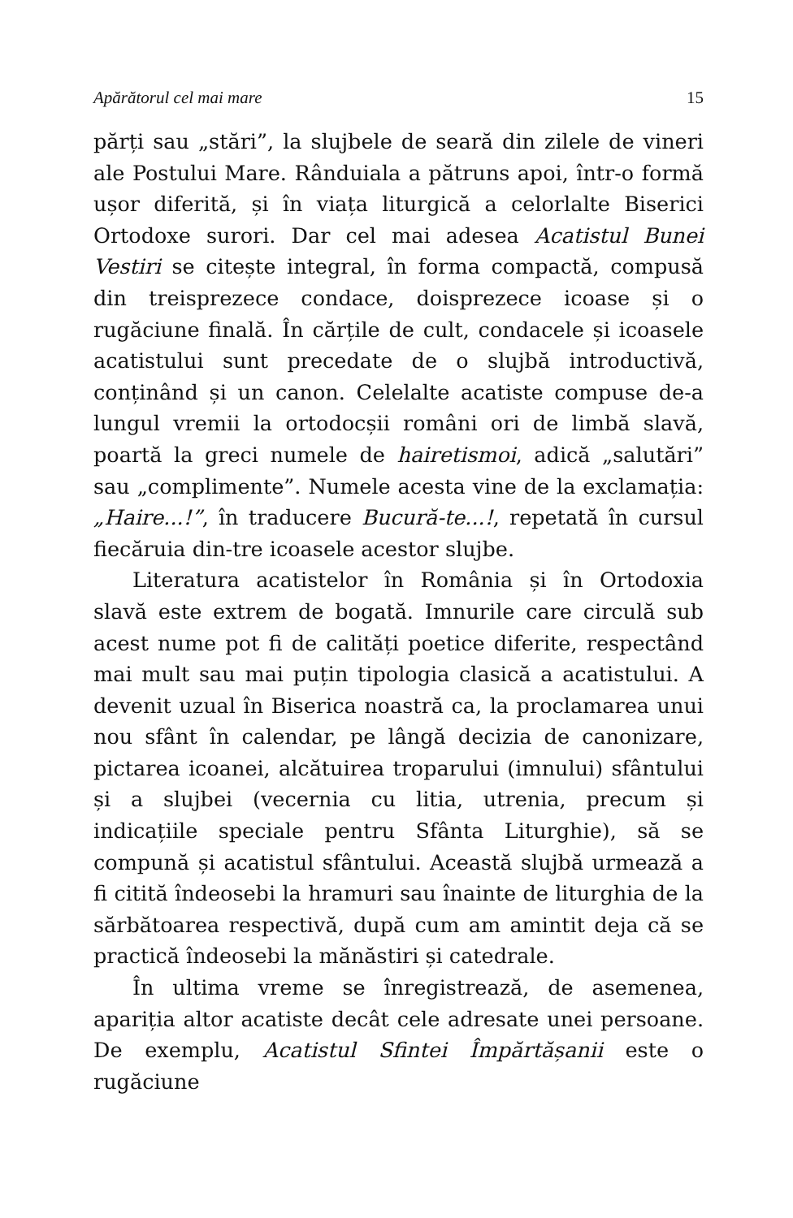Apărătorul cel mai mare 15
părți sau „stări”, la slujbele de seară din zilele de vineri ale Postului Mare. Rânduiala a pătruns apoi, într-o formă ușor diferită, și în viața liturgică a celorlalte Biserici Ortodoxe surori. Dar cel mai adesea Acatistul Bunei Vestiri se citește integral, în forma compactă, compusă din treisprezece condace, doisprezece icoase și o rugăciune finală. În cărțile de cult, condacele și icoasele acatistului sunt precedate de o slujbă introductivă, conținând și un canon. Celelalte acatiste compuse de-a lungul vremii la ortodocșii români ori de limbă slavă, poartă la greci numele de hairetismoi, adică „salutări” sau „complimente”. Numele acesta vine de la exclamația: „Haire...!”, în traducere Bucură-te...!, repetată în cursul fiecăruia din-tre icoasele acestor slujbe.
Literatura acatistelor în România și în Ortodoxia slavă este extrem de bogată. Imnurile care circulă sub acest nume pot fi de calități poetice diferite, respectând mai mult sau mai puțin tipologia clasică a acatistului. A devenit uzual în Biserica noastră ca, la proclamarea unui nou sfânt în calendar, pe lângă decizia de canonizare, pictarea icoanei, alcătuirea troparului (imnului) sfântului și a slujbei (vecernia cu litia, utrenia, precum și indicațiile speciale pentru Sfânta Liturghie), să se compună și acatistul sfântului. Această slujbă urmează a fi citită îndeosebi la hramuri sau înainte de liturghia de la sărbătoarea respectivă, după cum am amintit deja că se practică îndeosebi la mănăstiri și catedrale.
În ultima vreme se înregistrează, de asemenea, apariția altor acatiste decât cele adresate unei persoane. De exemplu, Acatistul Sfintei Împărtășanii este o rugăciune